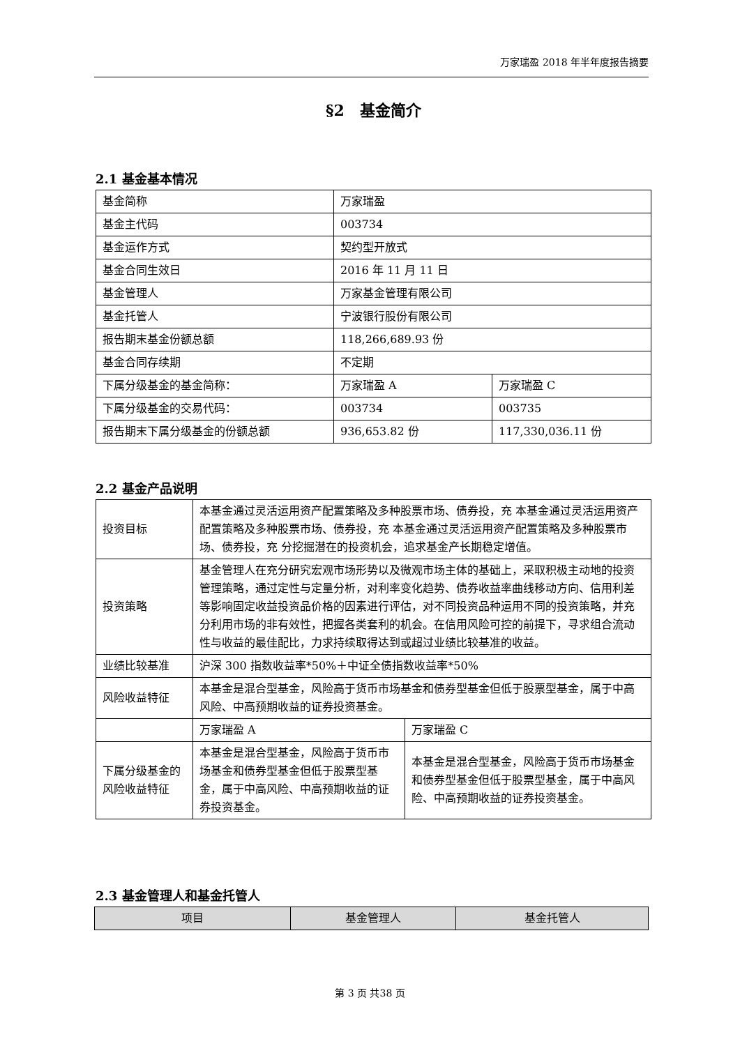万家瑞盈 2018 年半年度报告摘要
§2　基金简介
2.1 基金基本情况
| 基金简称 | 万家瑞盈 | |
| 基金主代码 | 003734 | |
| 基金运作方式 | 契约型开放式 | |
| 基金合同生效日 | 2016 年 11 月 11 日 | |
| 基金管理人 | 万家基金管理有限公司 | |
| 基金托管人 | 宁波银行股份有限公司 | |
| 报告期末基金份额总额 | 118,266,689.93 份 | |
| 基金合同存续期 | 不定期 | |
| 下属分级基金的基金简称： | 万家瑞盈 A | 万家瑞盈 C |
| 下属分级基金的交易代码： | 003734 | 003735 |
| 报告期末下属分级基金的份额总额 | 936,653.82 份 | 117,330,036.11 份 |
2.2 基金产品说明
| 投资目标 | 本基金通过灵活运用资产配置策略及多种股票市场、债券投，充 本基金通过灵活运用资产配置策略及多种股票市场、债券投，充 本基金通过灵活运用资产配置策略及多种股票市场、债券投，充 分挖掘潜在的投资机会，追求基金产长期稳定增值。 | |
| 投资策略 | 基金管理人在充分研究宏观市场形势以及微观市场主体的基础上，采取积极主动地的投资管理策略，通过定性与定量分析，对利率变化趋势、债券收益率曲线移动方向、信用利差等影响固定收益投资品价格的因素进行评估，对不同投资品种运用不同的投资策略，并充分利用市场的非有效性，把握各类套利的机会。在信用风险可控的前提下，寻求组合流动性与收益的最佳配比，力求持续取得达到或超过业绩比较基准的收益。 | |
| 业绩比较基准 | 沪深 300 指数收益率*50%＋中证全债指数收益率*50% | |
| 风险收益特征 | 本基金是混合型基金，风险高于货币市场基金和债券型基金但低于股票型基金，属于中高风险、中高预期收益的证券投资基金。 | |
| | 万家瑞盈 A | 万家瑞盈 C |
| 下属分级基金的风险收益特征 | 本基金是混合型基金，风险高于货币市场基金和债券型基金但低于股票型基金，属于中高风险、中高预期收益的证券投资基金。 | 本基金是混合型基金，风险高于货币市场基金和债券型基金但低于股票型基金，属于中高风险、中高预期收益的证券投资基金。 |
2.3 基金管理人和基金托管人
| 项目 | 基金管理人 | 基金托管人 |
| --- | --- | --- |
第 3 页 共38 页